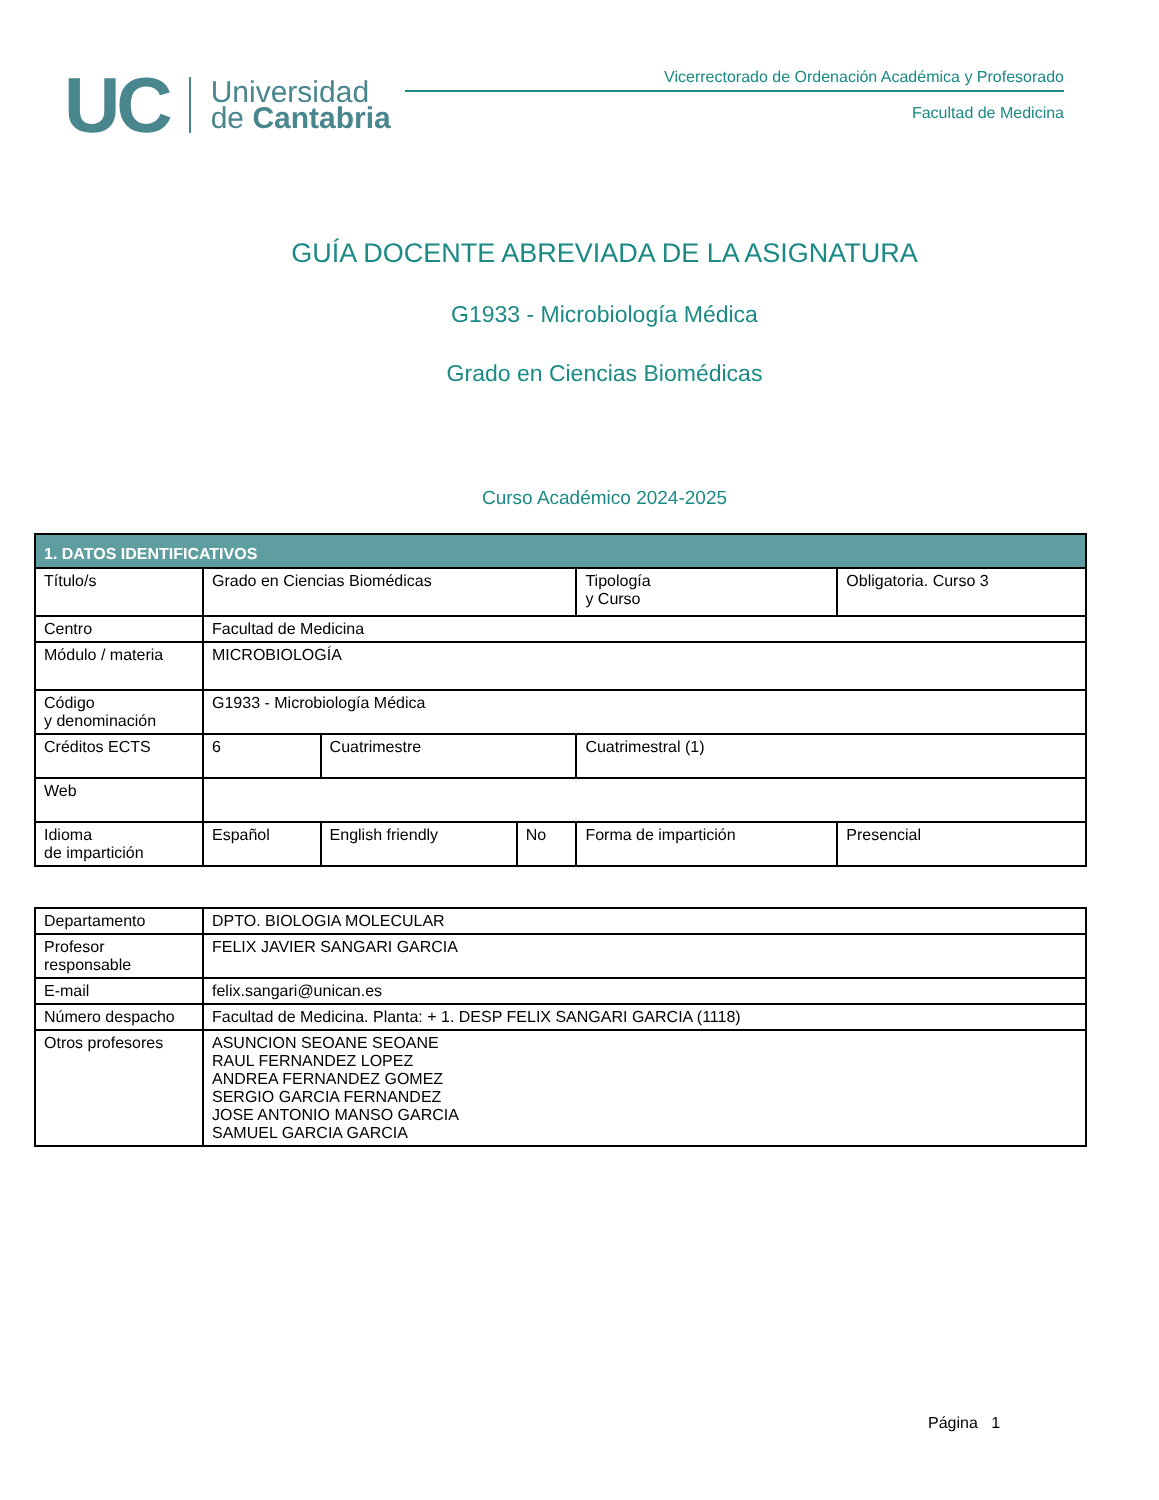UC Universidad
de Cantabria
Vicerrectorado de Ordenación Académica y Profesorado
Facultad de Medicina
GUÍA DOCENTE ABREVIADA DE LA ASIGNATURA
G1933 - Microbiología Médica
Grado en Ciencias Biomédicas
Curso Académico 2024-2025
| 1. DATOS IDENTIFICATIVOS | | | | | | |
| --- | --- | --- | --- | --- | --- | --- |
| Título/s | Grado en Ciencias Biomédicas | | | | Tipología y Curso | Obligatoria. Curso 3 |
| Centro | Facultad de Medicina | | | | | |
| Módulo / materia | MICROBIOLOGÍA | | | | | |
| Código y denominación | G1933 - Microbiología Médica | | | | | |
| Créditos ECTS | 6 | Cuatrimestre | | Cuatrimestral (1) | | |
| Web | | | | | | |
| Idioma de impartición | Español | English friendly | No | Forma de impartición | | Presencial |
| Departamento | DPTO. BIOLOGIA MOLECULAR |
| Profesor responsable | FELIX JAVIER SANGARI GARCIA |
| E-mail | felix.sangari@unican.es |
| Número despacho | Facultad de Medicina. Planta: + 1. DESP FELIX SANGARI GARCIA (1118) |
| Otros profesores | ASUNCION SEOANE SEOANE RAUL FERNANDEZ LOPEZ ANDREA FERNANDEZ GOMEZ SERGIO GARCIA FERNANDEZ JOSE ANTONIO MANSO GARCIA SAMUEL GARCIA GARCIA |
Página 1